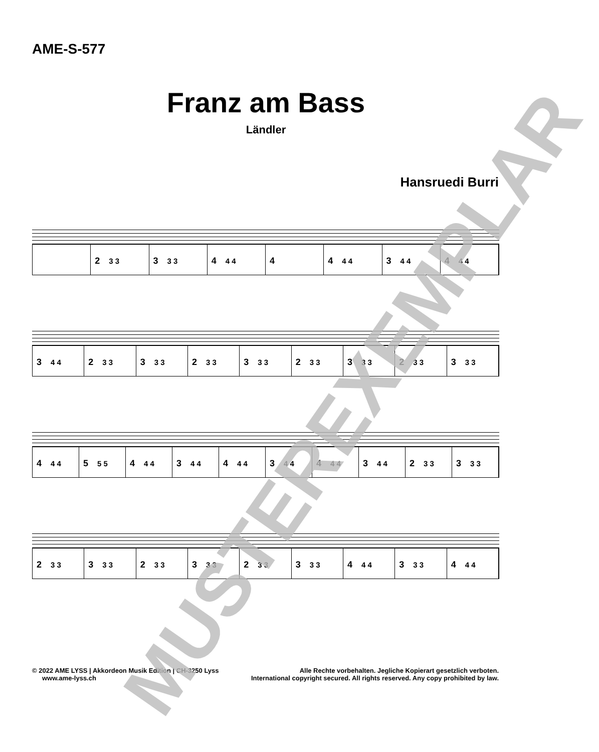AME-S-577
Franz am Bass
Ländler
Hansruedi Burri
2 3 3
3 3 3
4 4 4
4 4 4 4
3 4 4
4 4 4
3 4 4
2 3 3
3 3 3
2 3 3
3 3 3
2 3 3
3 3 3
2 3 3
3 3 3
4 4 4
5 5 5
4 4 4
3 4 4
4 4 4
3 4 4
4 4 4
3 4 4
2 3 3
3 3 3
2 3 3
3 3 3
2 3 3
3 3 3
2 3 3
3 3 3
4 4 4
3 3 3
4 4 4
© 2022 AME LYSS | Akkordeon Musik Edition | CH-3250 Lyss
www.ame-lyss.ch
Alle Rechte vorbehalten. Jegliche Kopierart gesetzlich verboten.
International copyright secured. All rights reserved. Any copy prohibited by law.
MUSTEREXEMPLAR